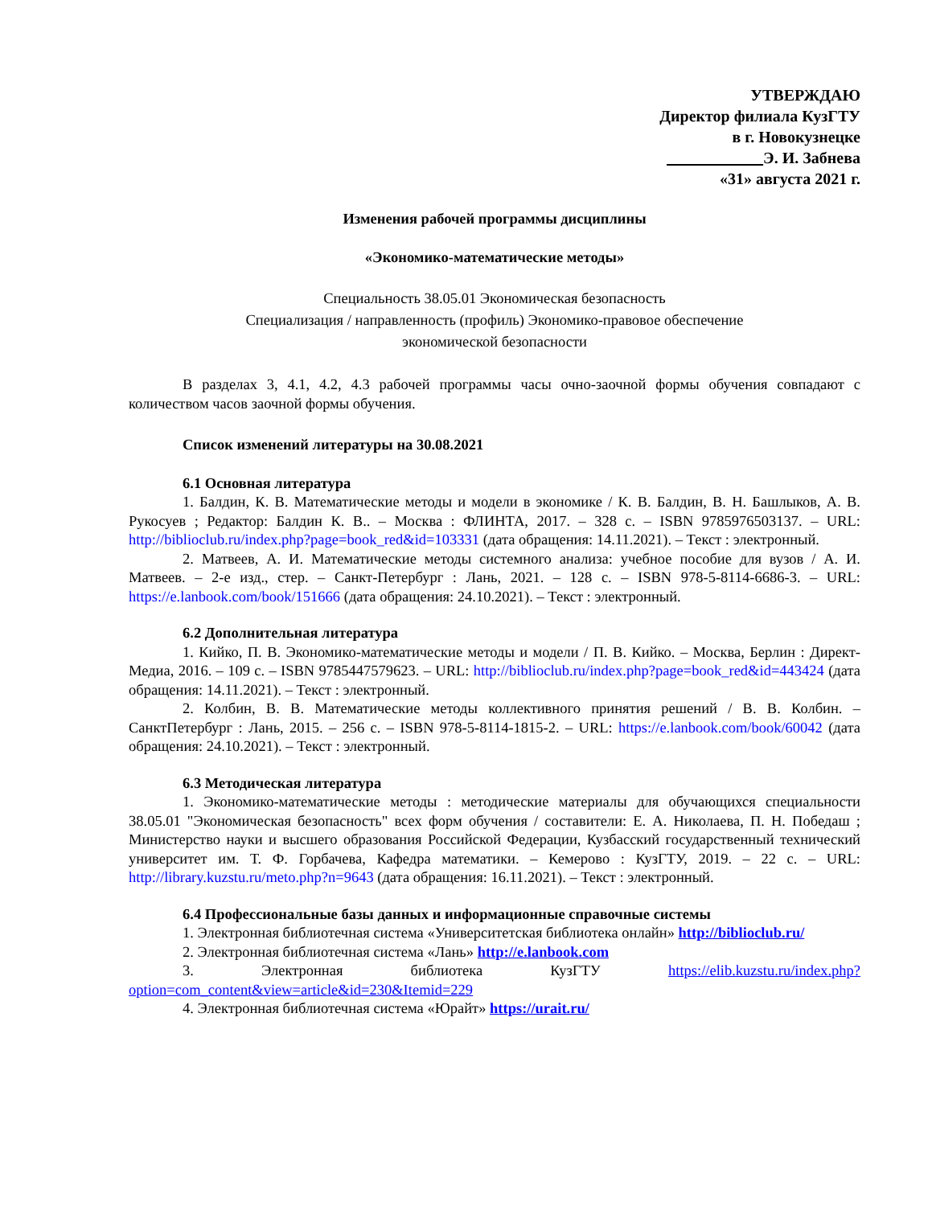УТВЕРЖДАЮ
Директор филиала КузГТУ
в г. Новокузнецке
Э. И. Забнева
«31» августа 2021 г.
Изменения рабочей программы дисциплины
«Экономико-математические методы»
Специальность 38.05.01 Экономическая безопасность
Специализация / направленность (профиль) Экономико-правовое обеспечение
экономической безопасности
В разделах 3, 4.1, 4.2, 4.3 рабочей программы часы очно-заочной формы обучения совпадают с количеством часов заочной формы обучения.
Список изменений литературы на 30.08.2021
6.1 Основная литература
1. Балдин, К. В. Математические методы и модели в экономике / К. В. Балдин, В. Н. Башлыков, А. В. Рукосуев ; Редактор: Балдин К. В.. – Москва : ФЛИНТА, 2017. – 328 с. – ISBN 9785976503137. – URL: http://biblioclub.ru/index.php?page=book_red&id=103331 (дата обращения: 14.11.2021). – Текст : электронный.
2. Матвеев, А. И. Математические методы системного анализа: учебное пособие для вузов / А. И. Матвеев. – 2-е изд., стер. – Санкт-Петербург : Лань, 2021. – 128 с. – ISBN 978-5-8114-6686-3. – URL: https://e.lanbook.com/book/151666 (дата обращения: 24.10.2021). – Текст : электронный.
6.2 Дополнительная литература
1. Кийко, П. В. Экономико-математические методы и модели / П. В. Кийко. – Москва, Берлин : Директ-Медиа, 2016. – 109 с. – ISBN 9785447579623. – URL: http://biblioclub.ru/index.php?page=book_red&id=443424 (дата обращения: 14.11.2021). – Текст : электронный.
2. Колбин, В. В. Математические методы коллективного принятия решений / В. В. Колбин. – СанктПетербург : Лань, 2015. – 256 с. – ISBN 978-5-8114-1815-2. – URL: https://e.lanbook.com/book/60042 (дата обращения: 24.10.2021). – Текст : электронный.
6.3 Методическая литература
1. Экономико-математические методы : методические материалы для обучающихся специальности 38.05.01 "Экономическая безопасность" всех форм обучения / составители: Е. А. Николаева, П. Н. Победаш ; Министерство науки и высшего образования Российской Федерации, Кузбасский государственный технический университет им. Т. Ф. Горбачева, Кафедра математики. – Кемерово : КузГТУ, 2019. – 22 с. – URL: http://library.kuzstu.ru/meto.php?n=9643 (дата обращения: 16.11.2021). – Текст : электронный.
6.4 Профессиональные базы данных и информационные справочные системы
1. Электронная библиотечная система «Университетская библиотека онлайн» http://biblioclub.ru/
2. Электронная библиотечная система «Лань» http://e.lanbook.com
3. Электронная библиотека КузГТУ https://elib.kuzstu.ru/index.php?option=com_content&view=article&id=230&Itemid=229
4. Электронная библиотечная система «Юрайт» https://urait.ru/